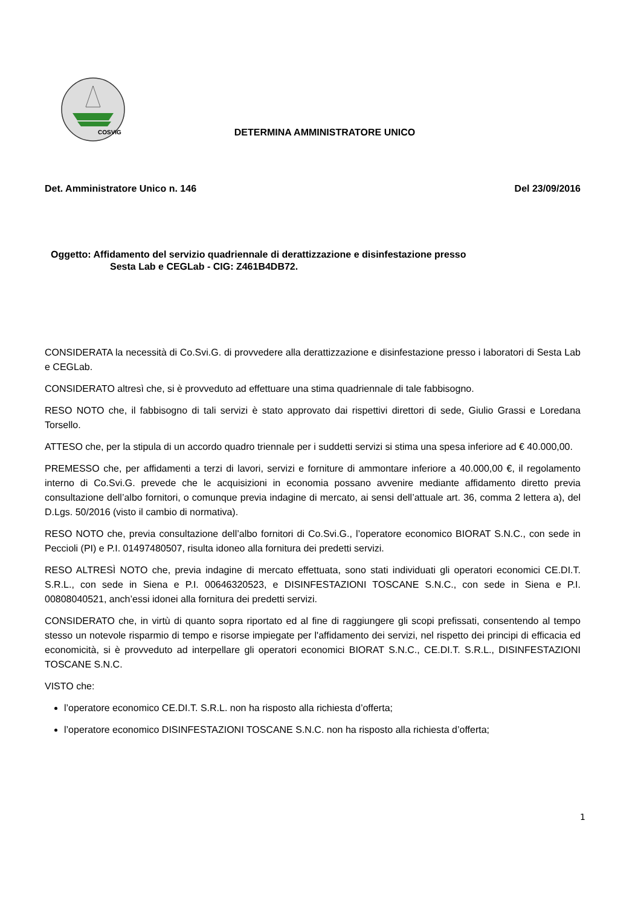COSVIG
DETERMINA AMMINISTRATORE UNICO
Det. Amministratore Unico n. 146 Del 23/09/2016
Oggetto: Affidamento del servizio quadriennale di derattizzazione e disinfestazione presso
Sesta Lab e CEGLab - CIG: Z461B4DB72.
CONSIDERATA la necessità di Co.Svi.G. di provvedere alla derattizzazione e disinfestazione presso i laboratori di Sesta Lab e CEGLab.
CONSIDERATO altresì che, si è provveduto ad effettuare una stima quadriennale di tale fabbisogno.
RESO NOTO che, il fabbisogno di tali servizi è stato approvato dai rispettivi direttori di sede, Giulio Grassi e Loredana Torsello.
ATTESO che, per la stipula di un accordo quadro triennale per i suddetti servizi si stima una spesa inferiore ad € 40.000,00.
PREMESSO che, per affidamenti a terzi di lavori, servizi e forniture di ammontare inferiore a 40.000,00 €, il regolamento interno di Co.Svi.G. prevede che le acquisizioni in economia possano avvenire mediante affidamento diretto previa consultazione dell’albo fornitori, o comunque previa indagine di mercato, ai sensi dell’attuale art. 36, comma 2 lettera a), del D.Lgs. 50/2016 (visto il cambio di normativa).
RESO NOTO che, previa consultazione dell’albo fornitori di Co.Svi.G., l’operatore economico BIORAT S.N.C., con sede in Peccioli (PI) e P.I. 01497480507, risulta idoneo alla fornitura dei predetti servizi.
RESO ALTRESÌ NOTO che, previa indagine di mercato effettuata, sono stati individuati gli operatori economici CE.DI.T. S.R.L., con sede in Siena e P.I. 00646320523, e DISINFESTAZIONI TOSCANE S.N.C., con sede in Siena e P.I. 00808040521, anch’essi idonei alla fornitura dei predetti servizi.
CONSIDERATO che, in virtù di quanto sopra riportato ed al fine di raggiungere gli scopi prefissati, consentendo al tempo stesso un notevole risparmio di tempo e risorse impiegate per l'affidamento dei servizi, nel rispetto dei principi di efficacia ed economicità, si è provveduto ad interpellare gli operatori economici BIORAT S.N.C., CE.DI.T. S.R.L., DISINFESTAZIONI TOSCANE S.N.C.
VISTO che:
l’operatore economico CE.DI.T. S.R.L. non ha risposto alla richiesta d’offerta;
l’operatore economico DISINFESTAZIONI TOSCANE S.N.C. non ha risposto alla richiesta d’offerta;
1